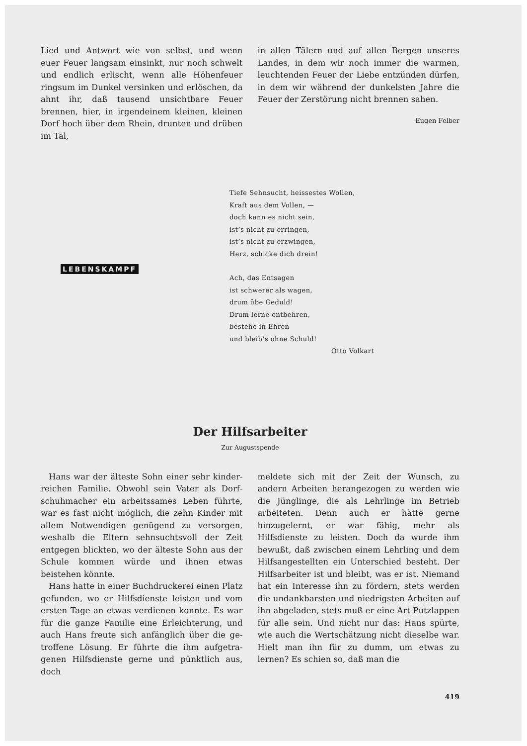Lied und Antwort wie von selbst, und wenn euer Feuer langsam einsinkt, nur noch schwelt und endlich erlischt, wenn alle Höhenfeuer rings­um im Dunkel versinken und erlöschen, da ahnt ihr, daß tausend unsichtbare Feuer brennen, hier, in irgendeinem kleinen, kleinen Dorf hoch über dem Rhein, drunten und drüben im Tal,
in allen Tälern und auf allen Bergen unseres Landes, in dem wir noch immer die warmen, leuchtenden Feuer der Liebe entzünden dürfen, in dem wir während der dunkelsten Jahre die Feuer der Zerstörung nicht brennen sahen.
Eugen Felber
LEBENSKAMPF
Tiefe Sehnsucht, heissestes Wollen,
Kraft aus dem Vollen, —
doch kann es nicht sein,
ist’s nicht zu erringen,
ist’s nicht zu erzwingen,
Herz, schicke dich drein!
Ach, das Entsagen
ist schwerer als wagen,
drum übe Geduld!
Drum lerne entbehren,
bestehe in Ehren
und bleib’s ohne Schuld!
Otto Volkart
Der Hilfsarbeiter
Zur Augustspende
Hans war der älteste Sohn einer sehr kinder­reichen Familie. Obwohl sein Vater als Dorf­schuhmacher ein arbeitssames Leben führte, war es fast nicht möglich, die zehn Kinder mit allem Notwendigen genügend zu versorgen, weshalb die Eltern sehnsuchtsvoll der Zeit entgegen blick­ten, wo der älteste Sohn aus der Schule kommen würde und ihnen etwas beistehen könnte.
Hans hatte in einer Buchdruckerei einen Platz gefunden, wo er Hilfsdienste leisten und vom ersten Tage an etwas verdienen konnte. Es war für die ganze Familie eine Erleichterung, und auch Hans freute sich anfänglich über die ge­troffene Lösung. Er führte die ihm aufgetra­genen Hilfsdienste gerne und pünktlich aus, doch
meldete sich mit der Zeit der Wunsch, zu andern Arbeiten herangezogen zu werden wie die Jüng­linge, die als Lehrlinge im Betrieb arbeiteten. Denn auch er hätte gerne hinzugelernt, er war fähig, mehr als Hilfsdienste zu leisten. Doch da wurde ihm bewußt, daß zwischen einem Lehr­ling und dem Hilfsangestellten ein Unterschied besteht. Der Hilfsarbeiter ist und bleibt, was er ist. Niemand hat ein Interesse ihn zu fördern, stets werden die undankbarsten und niedrigsten Arbeiten auf ihn abgeladen, stets muß er eine Art Putzlappen für alle sein. Und nicht nur das: Hans spürte, wie auch die Wertschätzung nicht dieselbe war. Hielt man ihn für zu dumm, um etwas zu lernen? Es schien so, daß man die
419